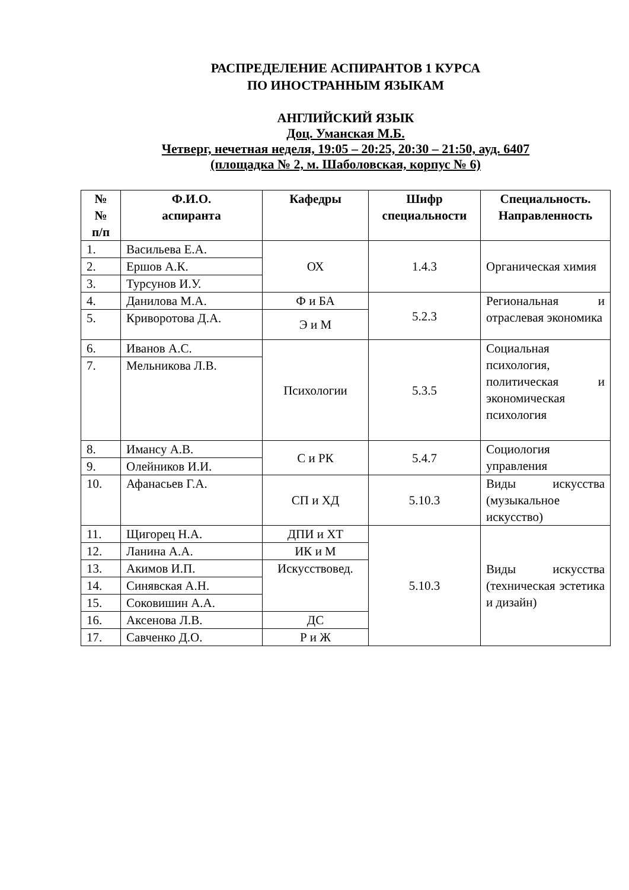РАСПРЕДЕЛЕНИЕ АСПИРАНТОВ 1 КУРСА
ПО ИНОСТРАННЫМ ЯЗЫКАМ
АНГЛИЙСКИЙ ЯЗЫК
Доц. Уманская М.Б.
Четверг, нечетная неделя, 19:05 – 20:25, 20:30 – 21:50, ауд. 6407
(площадка № 2, м. Шаболовская, корпус № 6)
| № № п/п | Ф.И.О. аспиранта | Кафедры | Шифр специальности | Специальность. Направленность |
| --- | --- | --- | --- | --- |
| 1. | Васильева Е.А. | ОХ | 1.4.3 | Органическая химия |
| 2. | Ершов А.К. | | | |
| 3. | Турсунов И.У. | | | |
| 4. | Данилова М.А. | Ф и БА | 5.2.3 | Региональная и отраслевая экономика |
| 5. | Криворотова Д.А. | Э и М | | |
| 6. | Иванов А.С. | Психологии | 5.3.5 | Социальная психология, политическая и экономическая психология |
| 7. | Мельникова Л.В. | | | |
| 8. | Имансу А.В. | С и РК | 5.4.7 | Социология управления |
| 9. | Олейников И.И. | | | |
| 10. | Афанасьев Г.А. | СП и ХД | 5.10.3 | Виды искусства (музыкальное искусство) |
| 11. | Щигорец Н.А. | ДПИ и ХТ | 5.10.3 | Виды искусства (техническая эстетика и дизайн) |
| 12. | Ланина А.А. | ИК и М | | |
| 13. | Акимов И.П. | Искусствовед. | | |
| 14. | Синявская А.Н. | | | |
| 15. | Соковишин А.А. | | | |
| 16. | Аксенова Л.В. | ДС | | |
| 17. | Савченко Д.О. | Р и Ж | | |